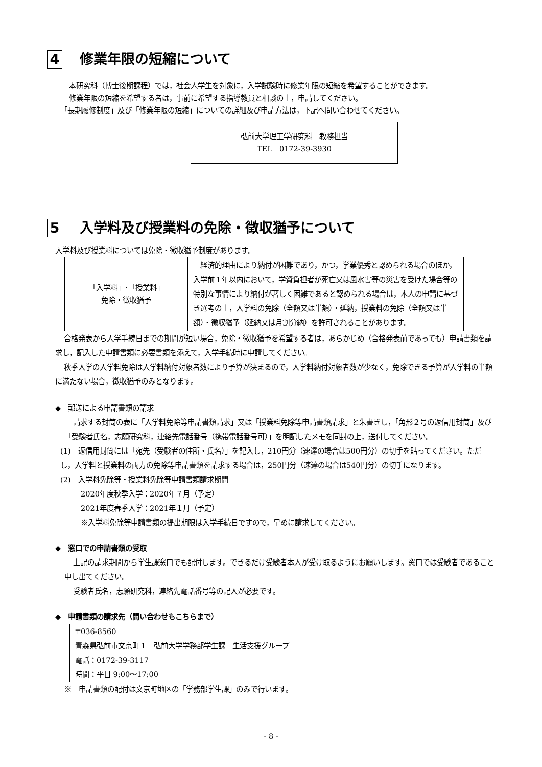4 修業年限の短縮について
本研究科（博士後期課程）では，社会人学生を対象に，入学試験時に修業年限の短縮を希望することができます。
修業年限の短縮を希望する者は，事前に希望する指導教員と相談の上，申請してください。
「長期履修制度」及び「修業年限の短縮」についての詳細及び申請方法は，下記へ問い合わせてください。
弘前大学理工学研究科　教務担当
TEL　0172-39-3930
5 入学料及び授業料の免除・徴収猶予について
入学料及び授業料については免除・徴収猶予制度があります。
| 「入学料」･「授業料」 免除・徴収猶予 | 経済的理由により納付が困難であり，かつ，学業優秀と認められる場合のほか，入学前１年以内において，学資負担者が死亡又は風水害等の災害を受けた場合等の特別な事情により納付が著しく困難であると認められる場合は，本人の申請に基づき選考の上，入学料の免除（全額又は半額）・延納，授業料の免除（全額又は半額）・徴収猶予（延納又は月割分納）を許可されることがあります。 |
合格発表から入学手続日までの期間が短い場合，免除・徴収猶予を希望する者は，あらかじめ（合格発表前であっても）申請書類を請求し，記入した申請書類に必要書類を添えて，入学手続時に申請してください。
秋季入学の入学料免除は入学料納付対象者数により予算が決まるので，入学料納付対象者数が少なく，免除できる予算が入学料の半額に満たない場合，徴収猶予のみとなります。
◆　郵送による申請書類の請求
請求する封筒の表に「入学料免除等申請書類請求」又は「授業料免除等申請書類請求」と朱書きし，「角形２号の返信用封筒」及び「受験者氏名，志願研究科，連絡先電話番号（携帯電話番号可）」を明記したメモを同封の上，送付してください。
(1)　返信用封筒には「宛先（受験者の住所・氏名）」を記入し，210円分（速達の場合は500円分）の切手を貼ってください。ただし，入学料と授業料の両方の免除等申請書類を請求する場合は，250円分（速達の場合は540円分）の切手になります。
(2)　入学料免除等・授業料免除等申請書類請求期間
2020年度秋季入学：2020年７月（予定）
2021年度春季入学：2021年１月（予定）
※入学料免除等申請書類の提出期限は入学手続日ですので，早めに請求してください。
◆　窓口での申請書類の受取
上記の請求期間から学生課窓口でも配付します。できるだけ受験者本人が受け取るようにお願いします。窓口では受験者であること申し出てください。
受験者氏名，志願研究科，連絡先電話番号等の記入が必要です。
◆　申請書類の請求先（問い合わせもこちらまで）
〒036-8560
青森県弘前市文京町１　弘前大学学務部学生課　生活支援グループ
電話：0172-39-3117
時間：平日 9:00～17:00
※　申請書類の配付は文京町地区の「学務部学生課」のみで行います。
- 8 -